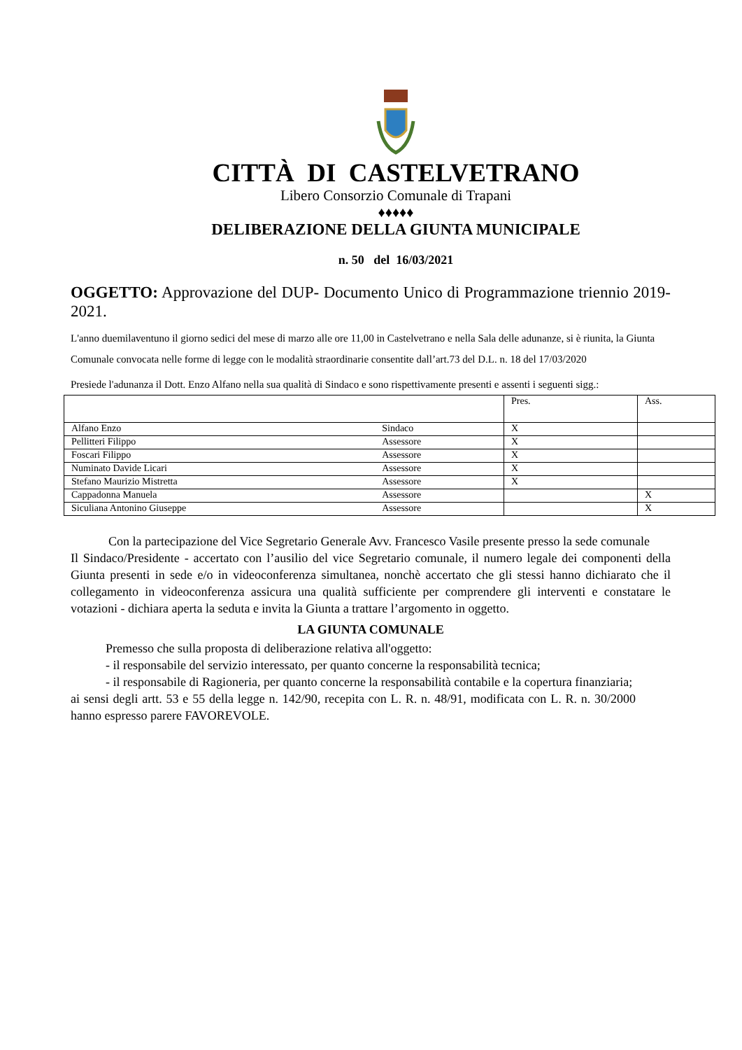CITTÀ DI CASTELVETRANO
Libero Consorzio Comunale di Trapani
♦♦♦♦♦
DELIBERAZIONE DELLA GIUNTA MUNICIPALE
n. 50 del 16/03/2021
OGGETTO: Approvazione del DUP- Documento Unico di Programmazione triennio 2019-2021.
L'anno duemilaventuno il giorno sedici del mese di marzo alle ore 11,00 in Castelvetrano e nella Sala delle adunanze, si è riunita, la Giunta Comunale convocata nelle forme di legge con le modalità straordinarie consentite dall’art.73 del D.L. n. 18 del 17/03/2020
Presiede l'adunanza il Dott. Enzo Alfano nella sua qualità di Sindaco e sono rispettivamente presenti e assenti i seguenti sigg.:
| | | Pres. | Ass. |
| Alfano Enzo | Sindaco | X | |
| Pellitteri Filippo | Assessore | X | |
| Foscari Filippo | Assessore | X | |
| Numinato Davide Licari | Assessore | X | |
| Stefano Maurizio Mistretta | Assessore | X | |
| Cappadonna Manuela | Assessore | | X |
| Siculiana Antonino Giuseppe | Assessore | | X |
Con la partecipazione del Vice Segretario Generale Avv. Francesco Vasile presente presso la sede comunale
Il Sindaco/Presidente - accertato con l’ausilio del vice Segretario comunale, il numero legale dei componenti della Giunta presenti in sede e/o in videoconferenza simultanea, nonchè accertato che gli stessi hanno dichiarato che il collegamento in videoconferenza assicura una qualità sufficiente per comprendere gli interventi e constatare le votazioni - dichiara aperta la seduta e invita la Giunta a trattare l’argomento in oggetto.
LA GIUNTA COMUNALE
Premesso che sulla proposta di deliberazione relativa all'oggetto:
- il responsabile del servizio interessato, per quanto concerne la responsabilità tecnica;
- il responsabile di Ragioneria, per quanto concerne la responsabilità contabile e la copertura finanziaria;
ai sensi degli artt. 53 e 55 della legge n. 142/90, recepita con L. R. n. 48/91, modificata con L. R. n. 30/2000 hanno espresso parere FAVOREVOLE.